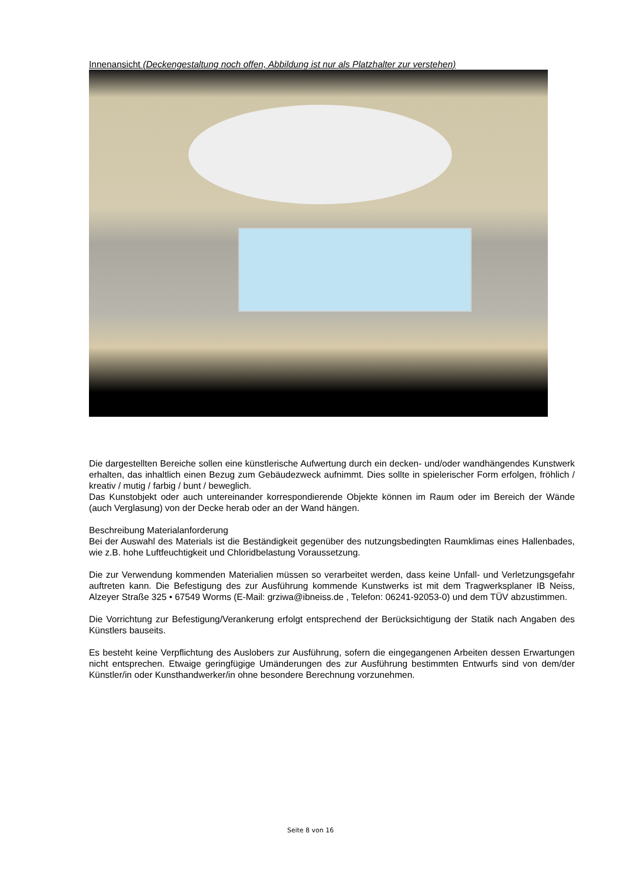Innenansicht (Deckengestaltung noch offen, Abbildung ist nur als Platzhalter zur verstehen)
Die dargestellten Bereiche sollen eine künstlerische Aufwertung durch ein decken- und/oder wandhängendes Kunstwerk erhalten, das inhaltlich einen Bezug zum Gebäudezweck aufnimmt. Dies sollte in spielerischer Form erfolgen, fröhlich / kreativ / mutig / farbig / bunt / beweglich.
Das Kunstobjekt oder auch untereinander korrespondierende Objekte können im Raum oder im Bereich der Wände (auch Verglasung) von der Decke herab oder an der Wand hängen.
Beschreibung Materialanforderung
Bei der Auswahl des Materials ist die Beständigkeit gegenüber des nutzungsbedingten Raumklimas eines Hallenbades, wie z.B. hohe Luftfeuchtigkeit und Chloridbelastung Voraussetzung.
Die zur Verwendung kommenden Materialien müssen so verarbeitet werden, dass keine Unfall- und Verletzungsgefahr auftreten kann. Die Befestigung des zur Ausführung kommende Kunstwerks ist mit dem Tragwerksplaner IB Neiss, Alzeyer Straße 325 • 67549 Worms (E-Mail: grziwa@ibneiss.de , Telefon: 06241-92053-0) und dem TÜV abzustimmen.
Die Vorrichtung zur Befestigung/Verankerung erfolgt entsprechend der Berücksichtigung der Statik nach Angaben des Künstlers bauseits.
Es besteht keine Verpflichtung des Auslobers zur Ausführung, sofern die eingegangenen Arbeiten dessen Erwartungen nicht entsprechen. Etwaige geringfügige Umänderungen des zur Ausführung bestimmten Entwurfs sind von dem/der Künstler/in oder Kunsthandwerker/in ohne besondere Berechnung vorzunehmen.
Seite 8 von 16